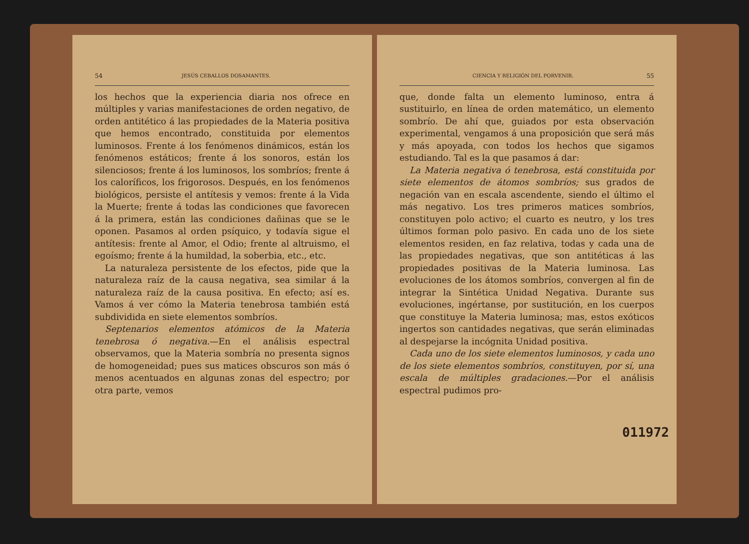54 JESÚS CEBALLOS DOSAMANTES.
los hechos que la experiencia diaria nos ofrece en múltiples y varias manifestaciones de orden negativo, de orden antitético á las propiedades de la Materia positiva que hemos encontrado, constituida por elementos luminosos. Frente á los fenómenos dinámicos, están los fenómenos estáticos; frente á los sonoros, están los silenciosos; frente á los luminosos, los sombríos; frente á los caloríficos, los frigorosos. Después, en los fenómenos biológicos, persiste el antítesis y vemos: frente á la Vida la Muerte; frente á todas las condiciones que favorecen á la primera, están las condiciones dañinas que se le oponen. Pasamos al orden psíquico, y todavía sigue el antítesis: frente al Amor, el Odio; frente al altruismo, el egoísmo; frente á la humildad, la soberbia, etc., etc.
La naturaleza persistente de los efectos, pide que la naturaleza raíz de la causa negativa, sea similar á la naturaleza raíz de la causa positiva. En efecto; así es. Vamos á ver cómo la Materia tenebrosa también está subdividida en siete elementos sombríos.
Septenarios elementos atómicos de la Materia tenebrosa ó negativa.—En el análisis espectral observamos, que la Materia sombría no presenta signos de homogeneidad; pues sus matices obscuros son más ó menos acentuados en algunas zonas del espectro; por otra parte, vemos
CIENCIA Y RELIGIÓN DEL PORVENIR. 55
que, donde falta un elemento luminoso, entra á sustituirlo, en línea de orden matemático, un elemento sombrío. De ahí que, guiados por esta observación experimental, vengamos á una proposición que será más y más apoyada, con todos los hechos que sigamos estudiando. Tal es la que pasamos á dar:
La Materia negativa ó tenebrosa, está constituida por siete elementos de átomos sombríos; sus grados de negación van en escala ascendente, siendo el último el más negativo. Los tres primeros matices sombríos, constituyen polo activo; el cuarto es neutro, y los tres últimos forman polo pasivo. En cada uno de los siete elementos residen, en faz relativa, todas y cada una de las propiedades negativas, que son antitéticas á las propiedades positivas de la Materia luminosa. Las evoluciones de los átomos sombríos, convergen al fin de integrar la Sintética Unidad Negativa. Durante sus evoluciones, ingértanse, por sustitución, en los cuerpos que constituye la Materia luminosa; mas, estos exóticos ingertos son cantidades negativas, que serán eliminadas al despejarse la incógnita Unidad positiva.
Cada uno de los siete elementos luminosos, y cada uno de los siete elementos sombríos, constituyen, por sí, una escala de múltiples gradaciones.—Por el análisis espectral pudimos pro-
011972